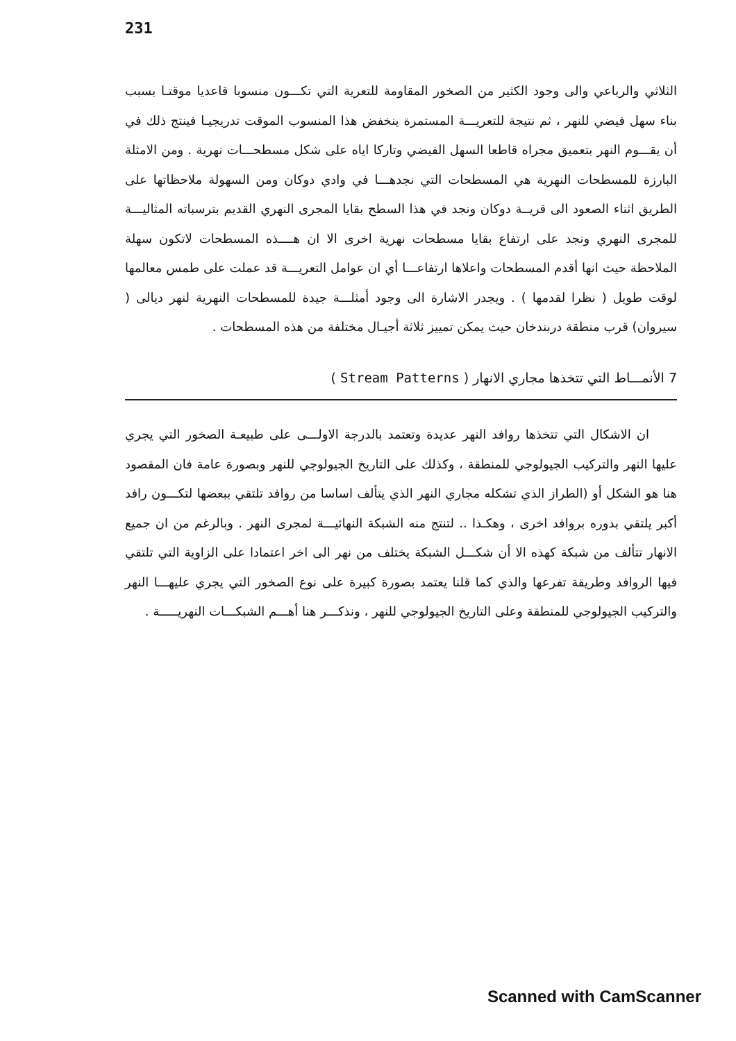231
الثلاثي والرباعي والى وجود الكثير من الصخور المقاومة للتعرية التي تكـــون منسوبا قاعديا موقتـا بسبب بناء سهل فيضي للنهر ، ثم نتيجة للتعريـــة المستمرة ينخفض هذا المنسوب الموقت تدريجيـا فينتج ذلك في أن يقـــوم النهر بتعميق مجراه قاطعا السهل الفيضي وتاركا اياه على شكل مسطحـــات نهرية . ومن الامثلة البارزة للمسطحات النهرية هي المسطحات التي نجدهـــا في وادي دوكان ومن السهولة ملاحظاتها على الطريق اثناء الصعود الى قريــة دوكان ونجد في هذا السطح بقايا المجرى النهري القديم بترسباته المثاليـــة للمجرى النهري ونجد على ارتفاع بقايا مسطحات نهرية اخرى الا ان هــــذه المسطحات لاتكون سهلة الملاحظة حيث انها أقدم المسطحات واعلاها ارتفاعـــا أي ان عوامل التعريـــة قد عملت على طمس معالمها لوقت طويل ( نظرا لقدمها ) . ويجدر الاشارة الى وجود أمثلـــة جيدة للمسطحات النهرية لنهر ديالى ( سيروان) قرب منطقة دربندخان حيث يمكن تمييز ثلاثة أجيـال مختلفة من هذه المسطحات .
7 الأنمـــاط التي تتخذها مجاري الانهار ( Stream Patterns )
ان الاشكال التي تتخذها روافد النهر عديدة وتعتمد بالدرجة الاولـــى على طبيعـة الصخور التي يجري عليها النهر والتركيب الجيولوجي للمنطقة ، وكذلك على التاريخ الجيولوجي للنهر وبصورة عامة فان المقصود هنا هو الشكل أو (الطراز الذي تشكله مجاري النهر الذي يتألف اساسا من روافد تلتقي ببعضها لتكـــون رافد أكبر يلتقي بدوره بروافد اخرى ، وهكـذا .. لتنتج منه الشبكة النهائيـــة لمجرى النهر . وبالرغم من ان جميع الانهار تتألف من شبكة كهذه الا أن شكـــل الشبكة يختلف من نهر الى اخر اعتمادا على الزاوية التي تلتقي فيها الروافد وطريقة تفرعها والذي كما قلنا يعتمد بصورة كبيرة على نوع الصخور التي يجري عليهـــا النهر والتركيب الجيولوجي للمنطقة وعلى التاريخ الجيولوجي للنهر ، ونذكـــر هنا أهـــم الشبكـــات النهريـــــة .
Scanned with CamScanner